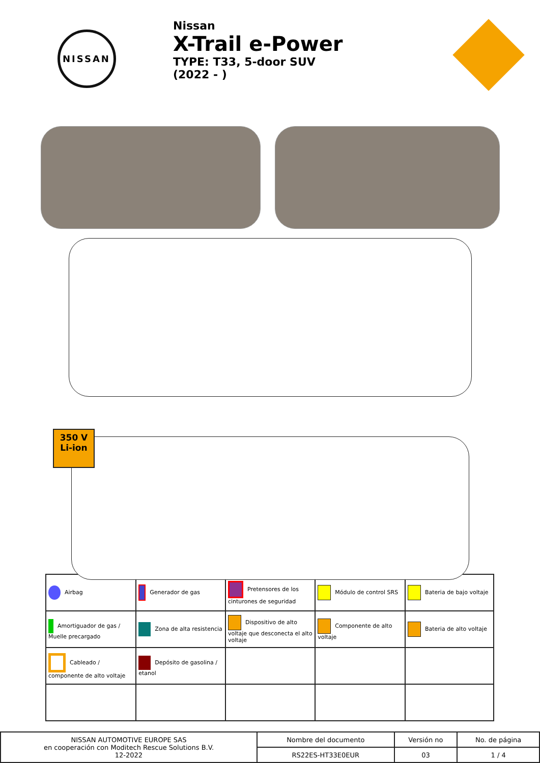NISSAN
Nissan
X-Trail e-Power
TYPE: T33, 5-door SUV
(2022 - )
350 V
Li-ion
| Airbag | Generador de gas | Pretensores de los cinturones de seguridad | Módulo de control SRS | Bateria de bajo voltaje |
| Amortiguador de gas / Muelle precargado | Zona de alta resistencia | Dispositivo de alto voltaje que desconecta el alto voltaje | Componente de alto voltaje | Bateria de alto voltaje |
| Cableado / componente de alto voltaje | Depósito de gasolina / etanol | | | |
| NISSAN AUTOMOTIVE EUROPE SAS en cooperación con Moditech Rescue Solutions B.V. 12-2022 | Nombre del documento | Versión no | No. de página |
| | RS22ES-HT33E0EUR | 03 | 1 / 4 |